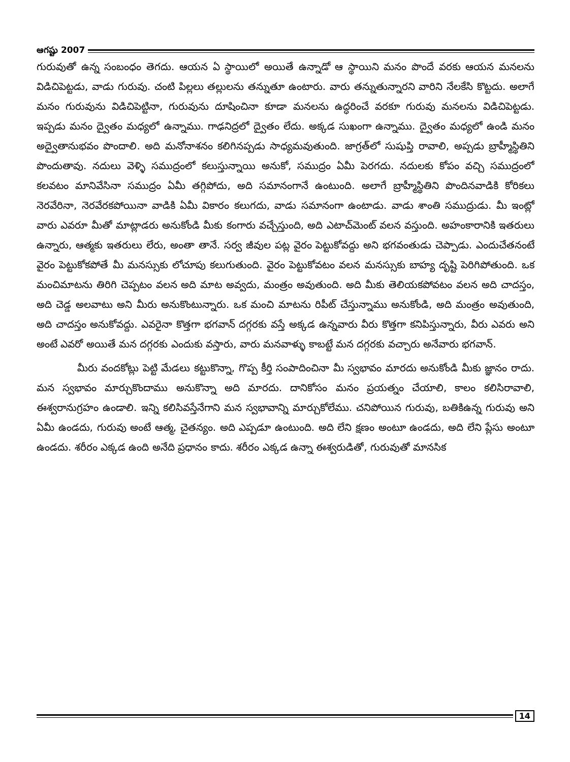ఆగష్టు 2007
గురువుతో ఉన్న సంబంధం తెగదు. ఆయన ఏ స్థాయిలో అయితే ఉన్నాడో ఆ స్థాయిని మనం పొందే వరకు ఆయన మనలను విడిచిపెట్టడు, వాడు గురువు. చంటి పిల్లలు తల్లులను తన్నుతూ ఉంటారు. వారు తన్నుతున్నారని వారిని నేలకేసి కొట్టదు. అలాగే మనం గురువును విడిచిపెట్టినా, గురువును దూషించినా కూడా మనలను ఉద్ధరించే వరకూ గురువు మనలను విడిచిపెట్టడు. ఇప్పడు మనం ద్వైతం మధ్యలో ఉన్నాము. గాఢనిద్రలో ద్వైతం లేదు. అక్కడ సుఖంగా ఉన్నాము. ద్వైతం మధ్యలో ఉండి మనం అద్వైతానుభవం పొందాలి. అది మనోనాశనం కలిగినప్పడు సాధ్యమవుతుంది. జాగ్రత్‌లో సుషుప్తి రావాలి, అప్పడు బ్రాహ్మీస్థితిని పొందుతావు. నదులు వెళ్ళి సముద్రంలో కలుస్తున్నాయి అనుకో, సముద్రం ఏమీ పెరగదు. నదులకు కోపం వచ్చి సముద్రంలో కలవటం మానివేసినా సముద్రం ఏమీ తగ్గిపోదు, అది సమానంగానే ఉంటుంది. అలాగే బ్రాహ్మీస్థితిని పొందినవాడికి కోరికలు నెరవేరినా, నెరవేరకపోయినా వాడికి ఏమీ వికారం కలుగదు, వాడు సమానంగా ఉంటాడు. వాడు శాంతి సముద్రుడు. మీ ఇంట్లో వారు ఎవరూ మీతో మాట్లాడరు అనుకోండి మీకు కంగారు వచ్చేస్తుంది, అది ఎటాచ్‌మెంట్ వలన వస్తుంది. అహంకారానికి ఇతరులు ఉన్నారు, ఆత్మకు ఇతరులు లేరు, అంతా తానే. సర్వ జీవుల పట్ల వైరం పెట్టుకోవద్దు అని భగవంతుడు చెప్పాడు. ఎందుచేతనంటే వైరం పెట్టుకోకపోతే మీ మనస్సుకు లోచూపు కలుగుతుంది. వైరం పెట్టుకోవటం వలన మనస్సుకు బాహ్య దృష్టి పెరిగిపోతుంది. ఒక మంచిమాటను తిరిగి చెప్పటం వలన అది మాట అవ్వదు, మంత్రం అవుతుంది. అది మీకు తెలియకపోవటం వలన అది చాదస్తం, అది చెడ్డ అలవాటు అని మీరు అనుకొంటున్నారు. ఒక మంచి మాటను రిపీట్ చేస్తున్నాము అనుకోండి, అది మంత్రం అవుతుంది, అది చాదస్తం అనుకోవద్దు. ఎవరైనా కొత్తగా భగవాన్ దగ్గరకు వస్తే అక్కడ ఉన్నవారు వీరు కొత్తగా కనిపిస్తున్నారు, వీరు ఎవరు అని అంటే ఎవరో అయితే మన దగ్గరకు ఎందుకు వస్తారు, వారు మనవాళ్ళు కాబట్టే మన దగ్గరకు వచ్చారు అనేవారు భగవాన్.
మీరు వందకోట్లు పెట్టి మేడలు కట్టుకొన్నా, గొప్ప కీర్తి సంపాదించినా మీ స్వభావం మారదు అనుకోండి మీకు జ్ఞానం రాదు. మన స్వభావం మార్చుకొందాము అనుకొన్నా అది మారదు. దానికోసం మనం ప్రయత్నం చేయాలి, కాలం కలిసిరావాలి, ఈశ్వరానుగ్రహం ఉండాలి. ఇన్ని కలిసివస్తేనేగాని మన స్వభావాన్ని మార్చుకోలేము. చనిపోయిన గురువు, బతికిఉన్న గురువు అని ఏమీ ఉండదు, గురువు అంటే ఆత్మ, చైతన్యం. అది ఎప్పడూ ఉంటుంది. అది లేని క్షణం అంటూ ఉండదు, అది లేని ప్లేసు అంటూ ఉండదు. శరీరం ఎక్కడ ఉంది అనేది ప్రధానం కాదు. శరీరం ఎక్కడ ఉన్నా ఈశ్వరుడితో, గురువుతో మానసిక
14